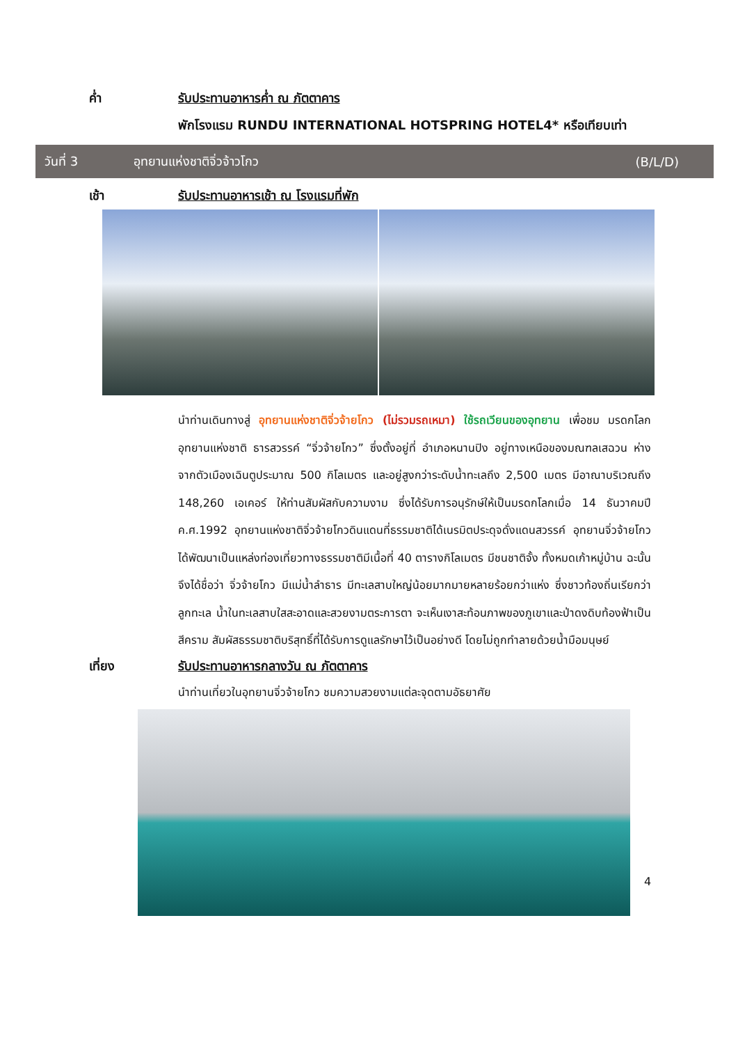ค่ำ รับประทานอาหารค่ำ ณ ภัตตาคาร
พักโรงแรม RUNDU INTERNATIONAL HOTSPRING HOTEL4* หรือเทียบเท่า
วันที่ 3 อุทยานแห่งชาติจิ่วจ้าวโกว (B/L/D)
เช้า รับประทานอาหารเช้า ณ โรงแรมที่พัก
นำท่านเดินทางสู่ อุทยานแห่งชาติจิ่วจ้ายโกว (ไม่รวมรถเหมา) ใช้รถเวียนของอุทยาน เพื่อชม มรดกโลกอุทยานแห่งชาติ ธารสวรรค์ “จิ่วจ้ายโกว” ซึ่งตั้งอยู่ที่ อำเภอหนานปิง อยู่ทางเหนือของมณฑลเสฉวน ห่างจากตัวเมืองเฉินตูประมาณ 500 กิโลเมตร และอยู่สูงกว่าระดับน้ำทะเลถึง 2,500 เมตร มีอาณาบริเวณถึง 148,260 เอเคอร์ ให้ท่านสัมผัสกับความงาม ซึ่งได้รับการอนุรักษ์ให้เป็นมรดกโลกเมื่อ 14 ธันวาคมปี ค.ศ.1992 อุทยานแห่งชาติจิ่วจ้ายโกวดินแดนที่ธรรมชาติได้เนรมิตประดุจดั่งแดนสวรรค์ อุทยานจิ่วจ้ายโกวได้พัฒนาเป็นแหล่งท่องเที่ยวทางธรรมชาติมีเนื้อที่ 40 ตารางกิโลเมตร มีชนชาติจั้ง ทั้งหมดเก้าหมู่บ้าน ฉะนั้นจึงได้ชื่อว่า จิ่วจ้ายโกว มีแม่น้ำลำธาร มีทะเลสาบใหญ่น้อยมากมายหลายร้อยกว่าแห่ง ซึ่งชาวท้องถิ่นเรียกว่าลูกทะเล น้ำในทะเลสาบใสสะอาดและสวยงามตระการตา จะเห็นเงาสะท้อนภาพของภูเขาและป่าดงดิบท้องฟ้าเป็นสีคราม สัมผัสธรรมชาติบริสุทธิ์ที่ได้รับการดูแลรักษาไว้เป็นอย่างดี โดยไม่ถูกทำลายด้วยน้ำมือมนุษย์
เที่ยง รับประทานอาหารกลางวัน ณ ภัตตาคาร
นำท่านเที่ยวในอุทยานจิ่วจ้ายโกว ชมความสวยงามแต่ละจุดตามอัธยาศัย
4